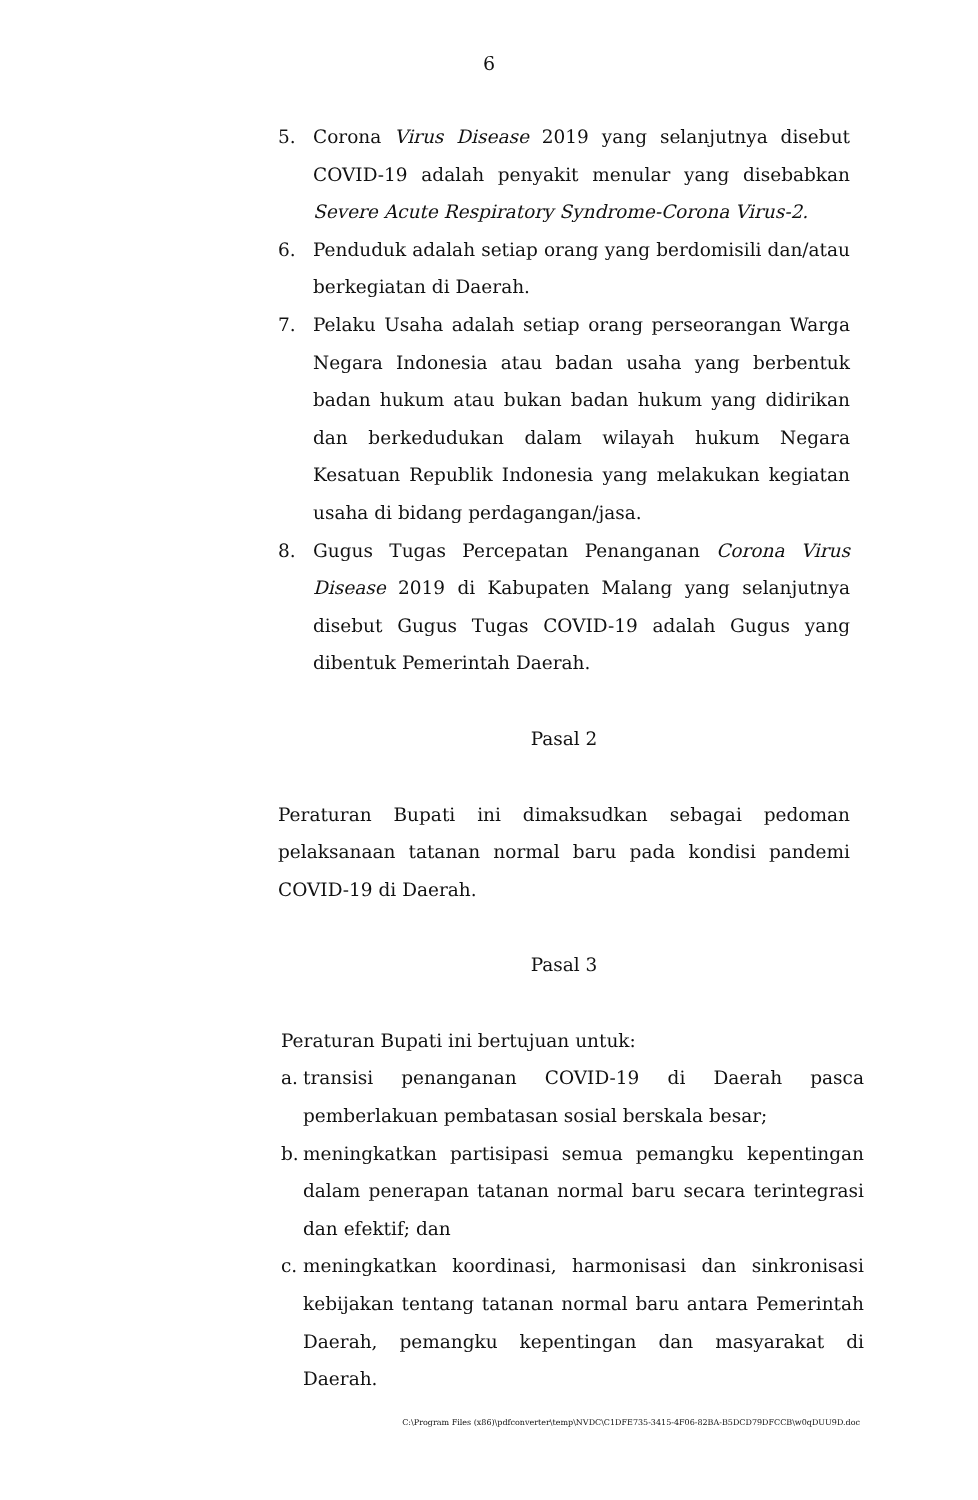6
5. Corona Virus Disease 2019 yang selanjutnya disebut COVID-19 adalah penyakit menular yang disebabkan Severe Acute Respiratory Syndrome-Corona Virus-2.
6. Penduduk adalah setiap orang yang berdomisili dan/atau berkegiatan di Daerah.
7. Pelaku Usaha adalah setiap orang perseorangan Warga Negara Indonesia atau badan usaha yang berbentuk badan hukum atau bukan badan hukum yang didirikan dan berkedudukan dalam wilayah hukum Negara Kesatuan Republik Indonesia yang melakukan kegiatan usaha di bidang perdagangan/jasa.
8. Gugus Tugas Percepatan Penanganan Corona Virus Disease 2019 di Kabupaten Malang yang selanjutnya disebut Gugus Tugas COVID-19 adalah Gugus yang dibentuk Pemerintah Daerah.
Pasal 2
Peraturan Bupati ini dimaksudkan sebagai pedoman pelaksanaan tatanan normal baru pada kondisi pandemi COVID-19 di Daerah.
Pasal 3
Peraturan Bupati ini bertujuan untuk:
a.
transisi penanganan COVID-19 di Daerah pasca pemberlakuan pembatasan sosial berskala besar;
b.
meningkatkan partisipasi semua pemangku kepentingan dalam penerapan tatanan normal baru secara terintegrasi dan efektif; dan
c.
meningkatkan koordinasi, harmonisasi dan sinkronisasi kebijakan tentang tatanan normal baru antara Pemerintah Daerah, pemangku kepentingan dan masyarakat di Daerah.
C:\Program Files (x86)\pdfconverter\temp\NVDC\C1DFE735-3415-4F06-82BA-B5DCD79DFCCB\w0qDUU9D.doc